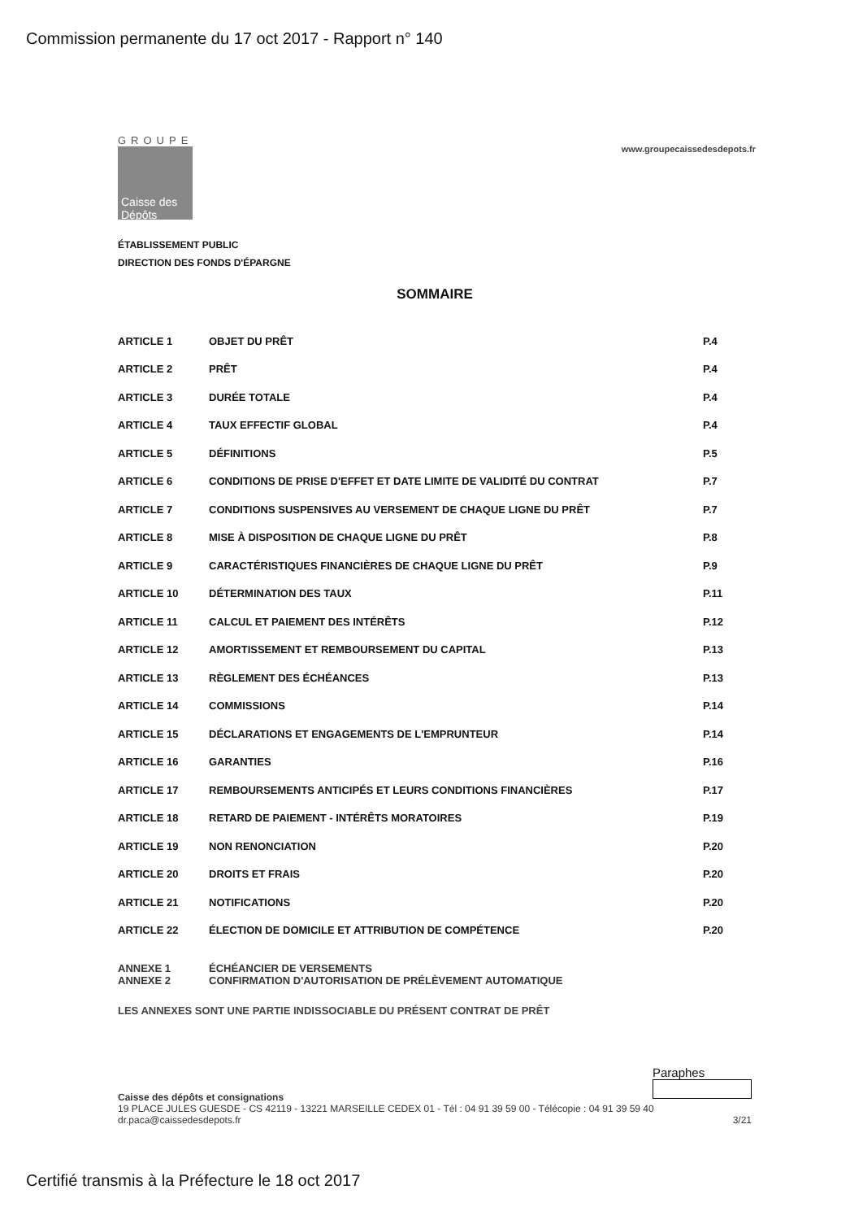Commission permanente du 17 oct 2017 - Rapport n° 140
GROUPE
Caisse des Dépôts
www.groupecaissedesdepots.fr
ÉTABLISSEMENT PUBLIC
DIRECTION DES FONDS D'ÉPARGNE
SOMMAIRE
| ARTICLE 1 | OBJET DU PRÊT | P.4 |
| ARTICLE 2 | PRÊT | P.4 |
| ARTICLE 3 | DURÉE TOTALE | P.4 |
| ARTICLE 4 | TAUX EFFECTIF GLOBAL | P.4 |
| ARTICLE 5 | DÉFINITIONS | P.5 |
| ARTICLE 6 | CONDITIONS DE PRISE D'EFFET ET DATE LIMITE DE VALIDITÉ DU CONTRAT | P.7 |
| ARTICLE 7 | CONDITIONS SUSPENSIVES AU VERSEMENT DE CHAQUE LIGNE DU PRÊT | P.7 |
| ARTICLE 8 | MISE À DISPOSITION DE CHAQUE LIGNE DU PRÊT | P.8 |
| ARTICLE 9 | CARACTÉRISTIQUES FINANCIÈRES DE CHAQUE LIGNE DU PRÊT | P.9 |
| ARTICLE 10 | DÉTERMINATION DES TAUX | P.11 |
| ARTICLE 11 | CALCUL ET PAIEMENT DES INTÉRÊTS | P.12 |
| ARTICLE 12 | AMORTISSEMENT ET REMBOURSEMENT DU CAPITAL | P.13 |
| ARTICLE 13 | RÈGLEMENT DES ÉCHÉANCES | P.13 |
| ARTICLE 14 | COMMISSIONS | P.14 |
| ARTICLE 15 | DÉCLARATIONS ET ENGAGEMENTS DE L'EMPRUNTEUR | P.14 |
| ARTICLE 16 | GARANTIES | P.16 |
| ARTICLE 17 | REMBOURSEMENTS ANTICIPÉS ET LEURS CONDITIONS FINANCIÈRES | P.17 |
| ARTICLE 18 | RETARD DE PAIEMENT - INTÉRÊTS MORATOIRES | P.19 |
| ARTICLE 19 | NON RENONCIATION | P.20 |
| ARTICLE 20 | DROITS ET FRAIS | P.20 |
| ARTICLE 21 | NOTIFICATIONS | P.20 |
| ARTICLE 22 | ÉLECTION DE DOMICILE ET ATTRIBUTION DE COMPÉTENCE | P.20 |
ANNEXE 1 ÉCHÉANCIER DE VERSEMENTS
ANNEXE 2 CONFIRMATION D'AUTORISATION DE PRÉLÈVEMENT AUTOMATIQUE
LES ANNEXES SONT UNE PARTIE INDISSOCIABLE DU PRÉSENT CONTRAT DE PRÊT
Paraphes
Caisse des dépôts et consignations
19 PLACE JULES GUESDE - CS 42119 - 13221 MARSEILLE CEDEX 01 - Tél : 04 91 39 59 00 - Télécopie : 04 91 39 59 40
dr.paca@caissedesdepots.fr 3/21
Certifié transmis à la Préfecture le 18 oct 2017